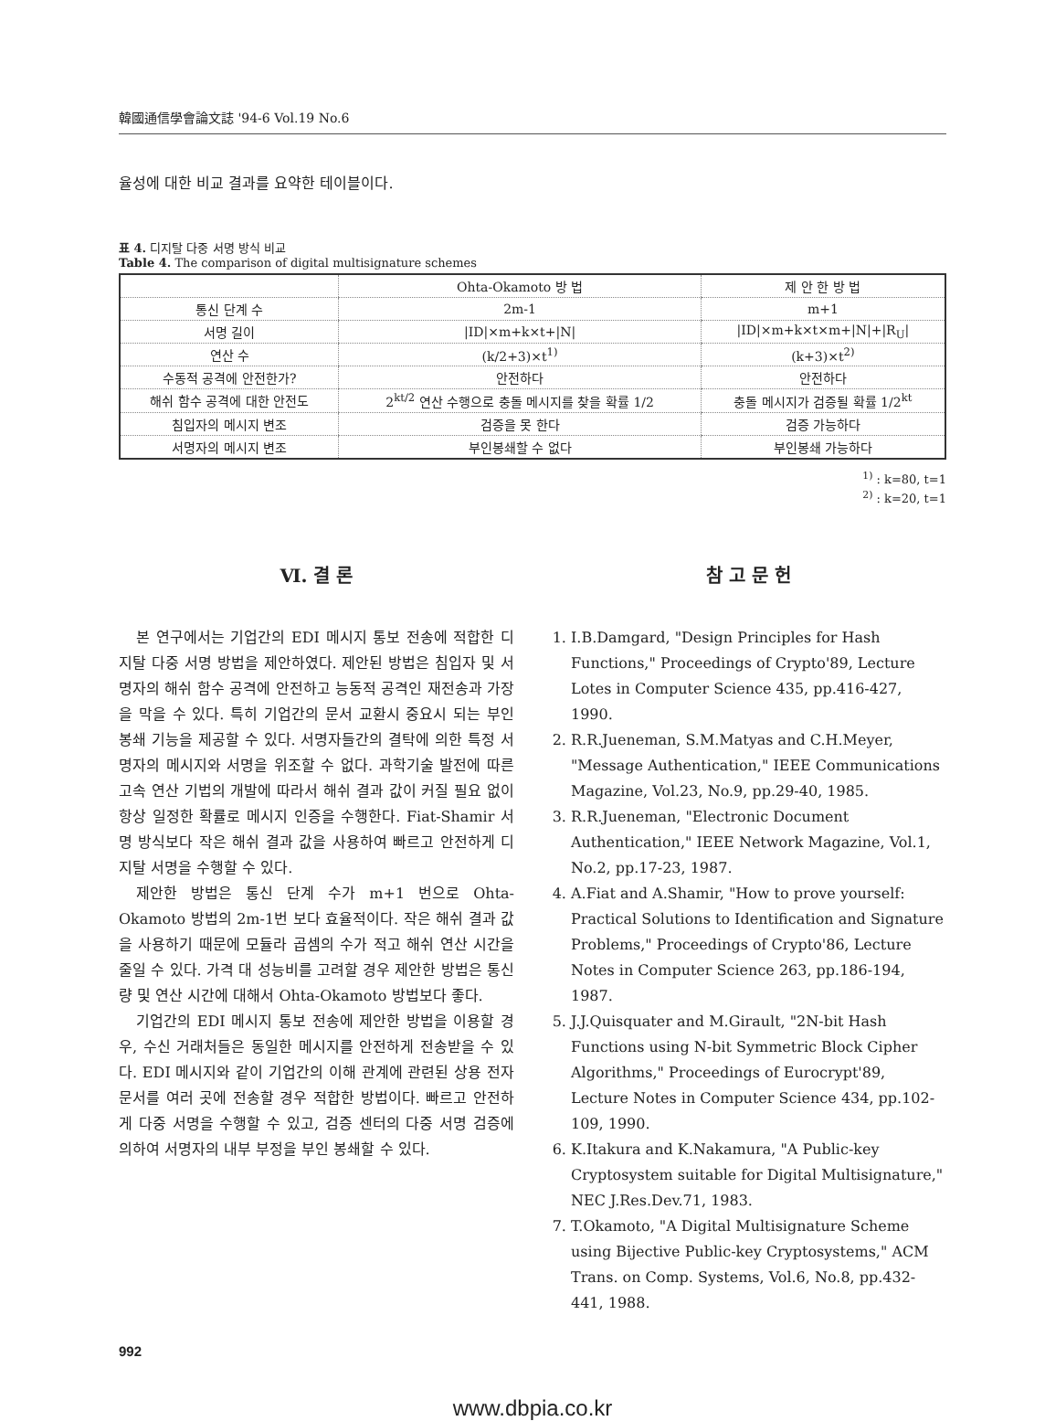韓國通信學會論文誌 '94-6 Vol.19 No.6
율성에 대한 비교 결과를 요약한 테이블이다.
표 4. 디지탈 다중 서명 방식 비교
Table 4. The comparison of digital multisignature schemes
| | Ohta-Okamoto 방 법 | 제 안 한 방 법 |
| --- | --- | --- |
| 통신 단계 수 | 2m-1 | m+1 |
| 서명 길이 | /ID/×m+k×t+/N/ | /ID/×m+k×t×m+/N/+/R<sub>U</sub>/ |
| 연산 수 | (k/2+3)×t<sup>1)</sup> | (k+3)×t<sup>2)</sup> |
| 수동적 공격에 안전한가? | 안전하다 | 안전하다 |
| 해쉬 함수 공격에 대한 안전도 | 2<sup>kt/2</sup> 연산 수행으로 충돌 메시지를 찾을 확률 1/2 | 충돌 메시지가 검증될 확률 1/2<sup>kt</sup> |
| 침입자의 메시지 변조 | 검증을 못 한다 | 검증 가능하다 |
| 서명자의 메시지 변조 | 부인봉쇄할 수 없다 | 부인봉쇄 가능하다 |
<sup>1)</sup> : k=80, t=1
<sup>2)</sup> : k=20, t=1
Ⅵ. 결 론
본 연구에서는 기업간의 EDI 메시지 통보 전송에 적합한 디지탈 다중 서명 방법을 제안하였다. 제안된 방법은 침입자 및 서명자의 해쉬 함수 공격에 안전하고 능동적 공격인 재전송과 가장을 막을 수 있다. 특히 기업간의 문서 교환시 중요시 되는 부인 봉쇄 기능을 제공할 수 있다. 서명자들간의 결탁에 의한 특정 서명자의 메시지와 서명을 위조할 수 없다. 과학기술 발전에 따른 고속 연산 기법의 개발에 따라서 해쉬 결과 값이 커질 필요 없이 항상 일정한 확률로 메시지 인증을 수행한다. Fiat-Shamir 서명 방식보다 작은 해쉬 결과 값을 사용하여 빠르고 안전하게 디지탈 서명을 수행할 수 있다.
제안한 방법은 통신 단계 수가 m+1 번으로 Ohta-Okamoto 방법의 2m-1번 보다 효율적이다. 작은 해쉬 결과 값을 사용하기 때문에 모듈라 곱셈의 수가 적고 해쉬 연산 시간을 줄일 수 있다. 가격 대 성능비를 고려할 경우 제안한 방법은 통신량 및 연산 시간에 대해서 Ohta-Okamoto 방법보다 좋다.
기업간의 EDI 메시지 통보 전송에 제안한 방법을 이용할 경우, 수신 거래처들은 동일한 메시지를 안전하게 전송받을 수 있다. EDI 메시지와 같이 기업간의 이해 관계에 관련된 상용 전자 문서를 여러 곳에 전송할 경우 적합한 방법이다. 빠르고 안전하게 다중 서명을 수행할 수 있고, 검증 센터의 다중 서명 검증에 의하여 서명자의 내부 부정을 부인 봉쇄할 수 있다.
참 고 문 헌
1. I.B.Damgard, "Design Principles for Hash Functions," Proceedings of Crypto'89, Lecture Lotes in Computer Science 435, pp.416-427, 1990.
2. R.R.Jueneman, S.M.Matyas and C.H.Meyer, "Message Authentication," IEEE Communications Magazine, Vol.23, No.9, pp.29-40, 1985.
3. R.R.Jueneman, "Electronic Document Authentication," IEEE Network Magazine, Vol.1, No.2, pp.17-23, 1987.
4. A.Fiat and A.Shamir, "How to prove yourself: Practical Solutions to Identification and Signature Problems," Proceedings of Crypto'86, Lecture Notes in Computer Science 263, pp.186-194, 1987.
5. J.J.Quisquater and M.Girault, "2N-bit Hash Functions using N-bit Symmetric Block Cipher Algorithms," Proceedings of Eurocrypt'89, Lecture Notes in Computer Science 434, pp.102-109, 1990.
6. K.Itakura and K.Nakamura, "A Public-key Cryptosystem suitable for Digital Multisignature," NEC J.Res.Dev.71, 1983.
7. T.Okamoto, "A Digital Multisignature Scheme using Bijective Public-key Cryptosystems," ACM Trans. on Comp. Systems, Vol.6, No.8, pp.432-441, 1988.
992
www.dbpia.co.kr